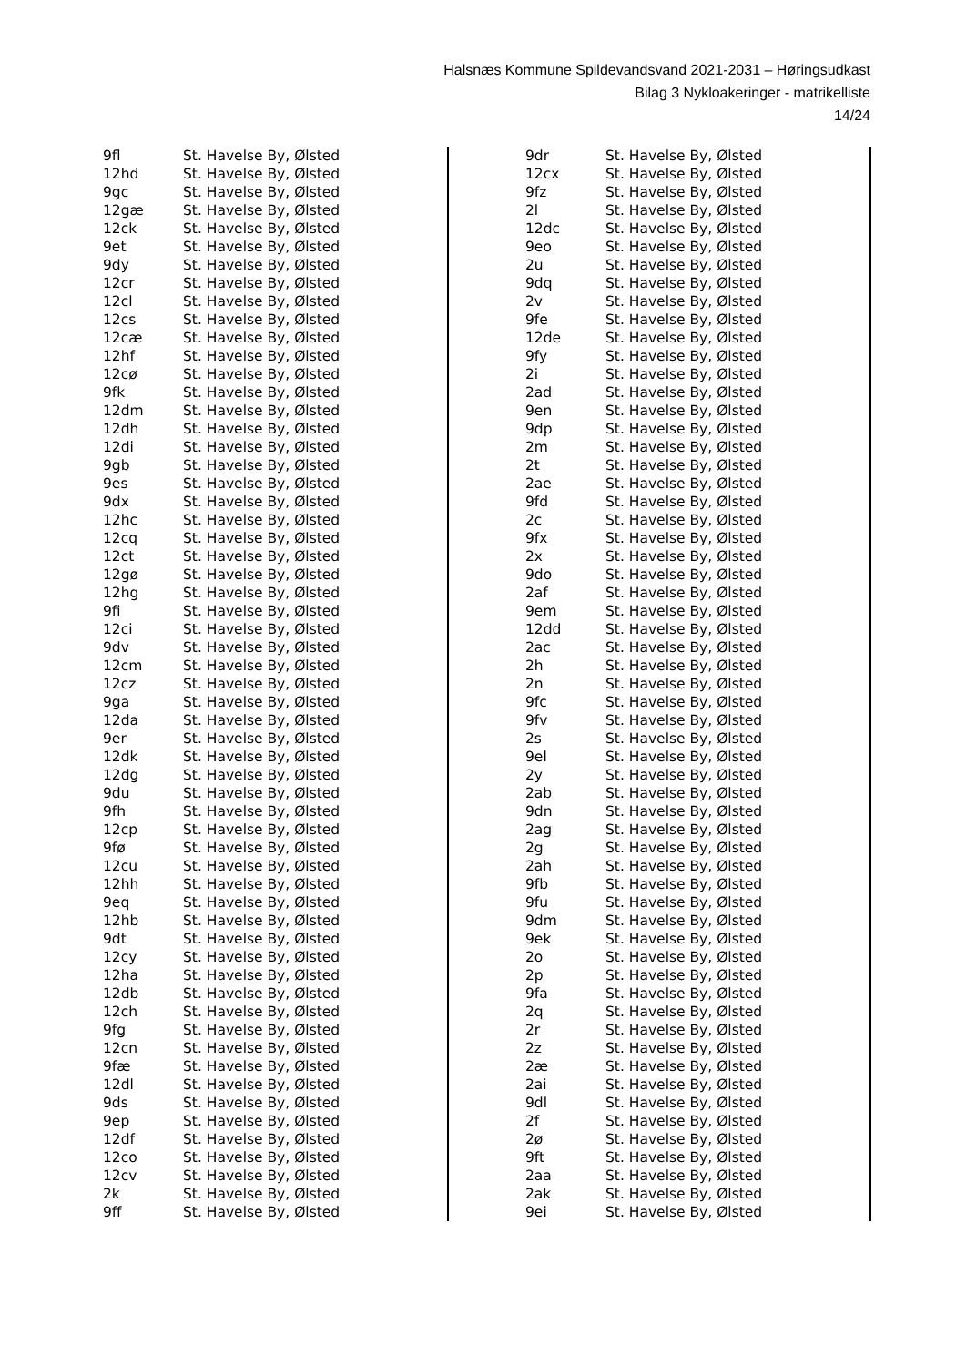Halsnæs Kommune Spildevandsvand 2021-2031 – Høringsudkast
Bilag 3 Nykloakeringer - matrikelliste
14/24
| 9fl | St. Havelse By, Ølsted |
| 12hd | St. Havelse By, Ølsted |
| 9gc | St. Havelse By, Ølsted |
| 12gæ | St. Havelse By, Ølsted |
| 12ck | St. Havelse By, Ølsted |
| 9et | St. Havelse By, Ølsted |
| 9dy | St. Havelse By, Ølsted |
| 12cr | St. Havelse By, Ølsted |
| 12cl | St. Havelse By, Ølsted |
| 12cs | St. Havelse By, Ølsted |
| 12cæ | St. Havelse By, Ølsted |
| 12hf | St. Havelse By, Ølsted |
| 12cø | St. Havelse By, Ølsted |
| 9fk | St. Havelse By, Ølsted |
| 12dm | St. Havelse By, Ølsted |
| 12dh | St. Havelse By, Ølsted |
| 12di | St. Havelse By, Ølsted |
| 9gb | St. Havelse By, Ølsted |
| 9es | St. Havelse By, Ølsted |
| 9dx | St. Havelse By, Ølsted |
| 12hc | St. Havelse By, Ølsted |
| 12cq | St. Havelse By, Ølsted |
| 12ct | St. Havelse By, Ølsted |
| 12gø | St. Havelse By, Ølsted |
| 12hg | St. Havelse By, Ølsted |
| 9fi | St. Havelse By, Ølsted |
| 12ci | St. Havelse By, Ølsted |
| 9dv | St. Havelse By, Ølsted |
| 12cm | St. Havelse By, Ølsted |
| 12cz | St. Havelse By, Ølsted |
| 9ga | St. Havelse By, Ølsted |
| 12da | St. Havelse By, Ølsted |
| 9er | St. Havelse By, Ølsted |
| 12dk | St. Havelse By, Ølsted |
| 12dg | St. Havelse By, Ølsted |
| 9du | St. Havelse By, Ølsted |
| 9fh | St. Havelse By, Ølsted |
| 12cp | St. Havelse By, Ølsted |
| 9fø | St. Havelse By, Ølsted |
| 12cu | St. Havelse By, Ølsted |
| 12hh | St. Havelse By, Ølsted |
| 9eq | St. Havelse By, Ølsted |
| 12hb | St. Havelse By, Ølsted |
| 9dt | St. Havelse By, Ølsted |
| 12cy | St. Havelse By, Ølsted |
| 12ha | St. Havelse By, Ølsted |
| 12db | St. Havelse By, Ølsted |
| 12ch | St. Havelse By, Ølsted |
| 9fg | St. Havelse By, Ølsted |
| 12cn | St. Havelse By, Ølsted |
| 9fæ | St. Havelse By, Ølsted |
| 12dl | St. Havelse By, Ølsted |
| 9ds | St. Havelse By, Ølsted |
| 9ep | St. Havelse By, Ølsted |
| 12df | St. Havelse By, Ølsted |
| 12co | St. Havelse By, Ølsted |
| 12cv | St. Havelse By, Ølsted |
| 2k | St. Havelse By, Ølsted |
| 9ff | St. Havelse By, Ølsted |
| 9dr | St. Havelse By, Ølsted |
| 12cx | St. Havelse By, Ølsted |
| 9fz | St. Havelse By, Ølsted |
| 2l | St. Havelse By, Ølsted |
| 12dc | St. Havelse By, Ølsted |
| 9eo | St. Havelse By, Ølsted |
| 2u | St. Havelse By, Ølsted |
| 9dq | St. Havelse By, Ølsted |
| 2v | St. Havelse By, Ølsted |
| 9fe | St. Havelse By, Ølsted |
| 12de | St. Havelse By, Ølsted |
| 9fy | St. Havelse By, Ølsted |
| 2i | St. Havelse By, Ølsted |
| 2ad | St. Havelse By, Ølsted |
| 9en | St. Havelse By, Ølsted |
| 9dp | St. Havelse By, Ølsted |
| 2m | St. Havelse By, Ølsted |
| 2t | St. Havelse By, Ølsted |
| 2ae | St. Havelse By, Ølsted |
| 9fd | St. Havelse By, Ølsted |
| 2c | St. Havelse By, Ølsted |
| 9fx | St. Havelse By, Ølsted |
| 2x | St. Havelse By, Ølsted |
| 9do | St. Havelse By, Ølsted |
| 2af | St. Havelse By, Ølsted |
| 9em | St. Havelse By, Ølsted |
| 12dd | St. Havelse By, Ølsted |
| 2ac | St. Havelse By, Ølsted |
| 2h | St. Havelse By, Ølsted |
| 2n | St. Havelse By, Ølsted |
| 9fc | St. Havelse By, Ølsted |
| 9fv | St. Havelse By, Ølsted |
| 2s | St. Havelse By, Ølsted |
| 9el | St. Havelse By, Ølsted |
| 2y | St. Havelse By, Ølsted |
| 2ab | St. Havelse By, Ølsted |
| 9dn | St. Havelse By, Ølsted |
| 2ag | St. Havelse By, Ølsted |
| 2g | St. Havelse By, Ølsted |
| 2ah | St. Havelse By, Ølsted |
| 9fb | St. Havelse By, Ølsted |
| 9fu | St. Havelse By, Ølsted |
| 9dm | St. Havelse By, Ølsted |
| 9ek | St. Havelse By, Ølsted |
| 2o | St. Havelse By, Ølsted |
| 2p | St. Havelse By, Ølsted |
| 9fa | St. Havelse By, Ølsted |
| 2q | St. Havelse By, Ølsted |
| 2r | St. Havelse By, Ølsted |
| 2z | St. Havelse By, Ølsted |
| 2æ | St. Havelse By, Ølsted |
| 2ai | St. Havelse By, Ølsted |
| 9dl | St. Havelse By, Ølsted |
| 2f | St. Havelse By, Ølsted |
| 2ø | St. Havelse By, Ølsted |
| 9ft | St. Havelse By, Ølsted |
| 2aa | St. Havelse By, Ølsted |
| 2ak | St. Havelse By, Ølsted |
| 9ei | St. Havelse By, Ølsted |